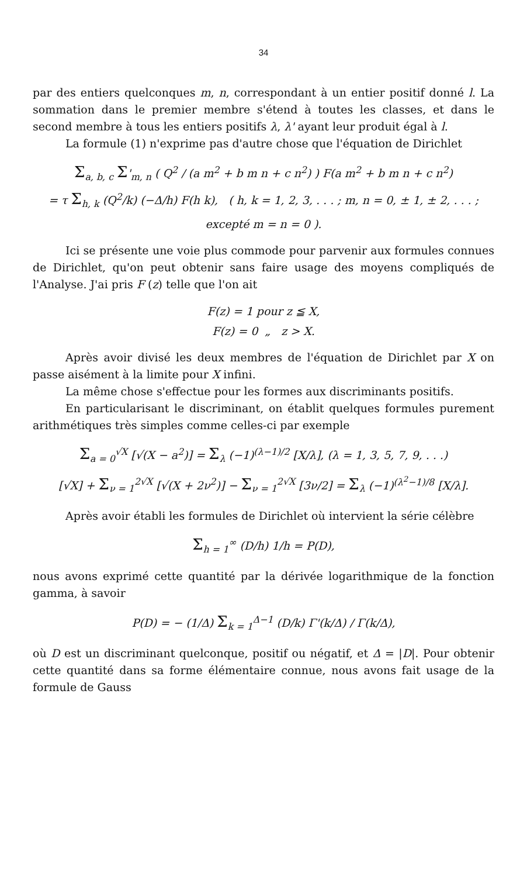34
par des entiers quelconques m, n, correspondant à un entier positif donné l. La sommation dans le premier membre s'étend à toutes les classes, et dans le second membre à tous les entiers positifs λ, λ' ayant leur produit égal à l.
La formule (1) n'exprime pas d'autre chose que l'équation de Dirichlet
Σ<sub>a, b, c</sub> Σ'<sub>m, n</sub> ( Q<sup>2</sup> / (a m<sup>2</sup> + b m n + c n<sup>2</sup>) ) F(a m<sup>2</sup> + b m n + c n<sup>2</sup>)
= τ Σ<sub>h, k</sub> (Q<sup>2</sup>/k) (−Δ/h) F(h k), ( h, k = 1, 2, 3, . . . ; m, n = 0, ± 1, ± 2, . . . ; excepté m = n = 0 ).
Ici se présente une voie plus commode pour parvenir aux formules connues de Dirichlet, qu'on peut obtenir sans faire usage des moyens compliqués de l'Analyse. J'ai pris F (z) telle que l'on ait
F(z) = 1 pour z ≦ X,
F(z) = 0 „ z > X.
Après avoir divisé les deux membres de l'équation de Dirichlet par X on passe aisément à la limite pour X infini.
La même chose s'effectue pour les formes aux discriminants positifs.
En particularisant le discriminant, on établit quelques formules purement arithmétiques très simples comme celles-ci par exemple
Σ<sub>a = 0</sub><sup>√X</sup> [√(X − a<sup>2</sup>)] = Σ<sub>λ</sub> (−1)<sup>(λ−1)/2</sup> [X/λ], (λ = 1, 3, 5, 7, 9, . . .)
[√X] + Σ<sub>ν = 1</sub><sup>2√X</sup> [√(X + 2ν<sup>2</sup>)] − Σ<sub>ν = 1</sub><sup>2√X</sup> [3ν/2] = Σ<sub>λ</sub> (−1)<sup>(λ<sup>2</sup>−1)/8</sup> [X/λ].
Après avoir établi les formules de Dirichlet où intervient la série célèbre
Σ<sub>h = 1</sub><sup>∞</sup> (D/h) 1/h = P(D),
nous avons exprimé cette quantité par la dérivée logarithmique de la fonction gamma, à savoir
P(D) = − (1/Δ) Σ<sub>k = 1</sub><sup>Δ−1</sup> (D/k) Γ'(k/Δ) / Γ(k/Δ),
où D est un discriminant quelconque, positif ou négatif, et Δ = |D|. Pour obtenir cette quantité dans sa forme élémentaire connue, nous avons fait usage de la formule de Gauss